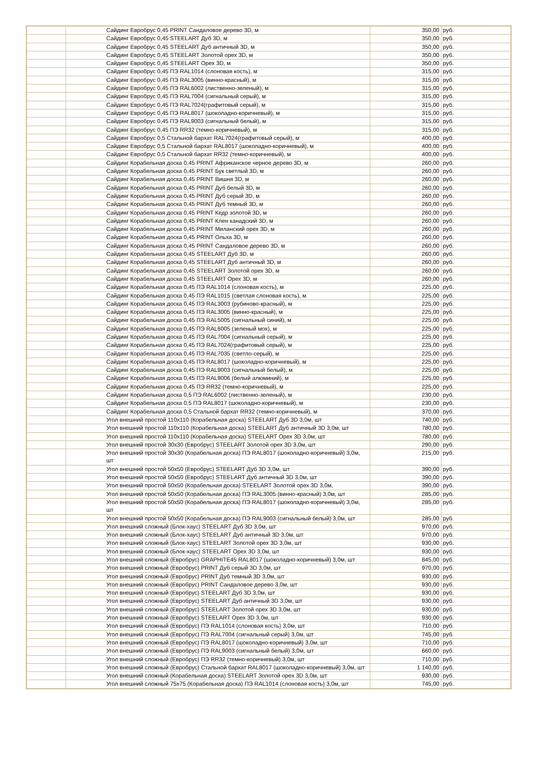| | | Сайдинг Евробрус 0,45 PRINT Сандаловое дерево 3D, м | 350,00 | руб. |
| | | Сайдинг Евробрус 0,45 STEELART Дуб 3D, м | 350,00 | руб. |
| | | Сайдинг Евробрус 0,45 STEELART Дуб античный 3D, м | 350,00 | руб. |
| | | Сайдинг Евробрус 0,45 STEELART Золотой орех 3D, м | 350,00 | руб. |
| | | Сайдинг Евробрус 0,45 STEELART Орех 3D, м | 350,00 | руб. |
| | | Сайдинг Евробрус 0,45 ПЭ RAL1014 (слоновая кость), м | 315,00 | руб. |
| | | Сайдинг Евробрус 0,45 ПЭ RAL3005 (винно-красный), м | 315,00 | руб. |
| | | Сайдинг Евробрус 0,45 ПЭ RAL6002 (лиственно-зеленый), м | 315,00 | руб. |
| | | Сайдинг Евробрус 0,45 ПЭ RAL7004 (сигнальный серый), м | 315,00 | руб. |
| | | Сайдинг Евробрус 0,45 ПЭ RAL7024(графитовый серый), м | 315,00 | руб. |
| | | Сайдинг Евробрус 0,45 ПЭ RAL8017 (шоколадно-коричневый), м | 315,00 | руб. |
| | | Сайдинг Евробрус 0,45 ПЭ RAL9003 (сигнальный белый), м | 315,00 | руб. |
| | | Сайдинг Евробрус 0,45 ПЭ RR32 (темно-коричневый), м | 315,00 | руб. |
| | | Сайдинг Евробрус 0,5 Стальной бархат RAL7024(графитовый серый), м | 400,00 | руб. |
| | | Сайдинг Евробрус 0,5 Стальной бархат RAL8017 (шоколадно-коричневый), м | 400,00 | руб. |
| | | Сайдинг Евробрус 0,5 Стальной бархат RR32 (темно-коричневый), м | 400,00 | руб. |
| | | Сайдинг Корабельная доска 0,45 PRINT Африканское черное дерево 3D, м | 260,00 | руб. |
| | | Сайдинг Корабельная доска 0,45 PRINT Бук светлый 3D, м | 260,00 | руб. |
| | | Сайдинг Корабельная доска 0,45 PRINT Вишня 3D, м | 260,00 | руб. |
| | | Сайдинг Корабельная доска 0,45 PRINT Дуб белый 3D, м | 260,00 | руб. |
| | | Сайдинг Корабельная доска 0,45 PRINT Дуб серый 3D, м | 260,00 | руб. |
| | | Сайдинг Корабельная доска 0,45 PRINT Дуб темный 3D, м | 260,00 | руб. |
| | | Сайдинг Корабельная доска 0,45 PRINT Кедр золотой 3D, м | 260,00 | руб. |
| | | Сайдинг Корабельная доска 0,45 PRINT Клен канадский 3D, м | 260,00 | руб. |
| | | Сайдинг Корабельная доска 0,45 PRINT Миланский орех 3D, м | 260,00 | руб. |
| | | Сайдинг Корабельная доска 0,45 PRINT Ольха 3D, м | 260,00 | руб. |
| | | Сайдинг Корабельная доска 0,45 PRINT Сандаловое дерево 3D, м | 260,00 | руб. |
| | | Сайдинг Корабельная доска 0,45 STEELART Дуб 3D, м | 260,00 | руб. |
| | | Сайдинг Корабельная доска 0,45 STEELART Дуб античный 3D, м | 260,00 | руб. |
| | | Сайдинг Корабельная доска 0,45 STEELART Золотой орех 3D, м | 260,00 | руб. |
| | | Сайдинг Корабельная доска 0,45 STEELART Орех 3D, м | 260,00 | руб. |
| | | Сайдинг Корабельная доска 0,45 ПЭ RAL1014 (слоновая кость), м | 225,00 | руб. |
| | | Сайдинг Корабельная доска 0,45 ПЭ RAL1015 (светлая слоновая кость), м | 225,00 | руб. |
| | | Сайдинг Корабельная доска 0,45 ПЭ RAL3003 (рубиново-красный), м | 225,00 | руб. |
| | | Сайдинг Корабельная доска 0,45 ПЭ RAL3005 (винно-красный), м | 225,00 | руб. |
| | | Сайдинг Корабельная доска 0,45 ПЭ RAL5005 (сигнальный синий), м | 225,00 | руб. |
| | | Сайдинг Корабельная доска 0,45 ПЭ RAL6005 (зеленый мох), м | 225,00 | руб. |
| | | Сайдинг Корабельная доска 0,45 ПЭ RAL7004 (сигнальный серый), м | 225,00 | руб. |
| | | Сайдинг Корабельная доска 0,45 ПЭ RAL7024(графитовый серый), м | 225,00 | руб. |
| | | Сайдинг Корабельная доска 0,45 ПЭ RAL7035 (светло-серый), м | 225,00 | руб. |
| | | Сайдинг Корабельная доска 0,45 ПЭ RAL8017 (шоколадно-коричневый), м | 225,00 | руб. |
| | | Сайдинг Корабельная доска 0,45 ПЭ RAL9003 (сигнальный белый), м | 225,00 | руб. |
| | | Сайдинг Корабельная доска 0,45 ПЭ RAL9006 (белый алюминий), м | 225,00 | руб. |
| | | Сайдинг Корабельная доска 0,45 ПЭ RR32 (темно-коричневый), м | 225,00 | руб. |
| | | Сайдинг Корабельная доска 0,5 ПЭ RAL6002 (лиственно-зеленый), м | 230,00 | руб. |
| | | Сайдинг Корабельная доска 0,5 ПЭ RAL8017 (шоколадно-коричневый), м | 230,00 | руб. |
| | | Сайдинг Корабельная доска 0,5 Стальной бархат RR32 (темно-коричневый), м | 370,00 | руб. |
| | | Угол внешний простой 110х110 (Корабельная доска) STEELART Дуб 3D 3,0м, шт | 740,00 | руб. |
| | | Угол внешний простой 110х110 (Корабельная доска) STEELART Дуб античный 3D 3,0м, шт | 780,00 | руб. |
| | | Угол внешний простой 110х110 (Корабельная доска) STEELART Орех 3D 3,0м, шт | 780,00 | руб. |
| | | Угол внешний простой 30х30 (Евробрус) STEELART Золотой орех 3D 3,0м, шт | 290,00 | руб. |
| | | Угол внешний простой 30х30 (Корабельная доска) ПЭ RAL8017 (шоколадно-коричневый) 3,0м, шт | 215,00 | руб. |
| | | Угол внешний простой 50х50 (Евробрус) STEELART Дуб 3D 3,0м, шт | 390,00 | руб. |
| | | Угол внешний простой 50х50 (Евробрус) STEELART Дуб античный 3D 3,0м, шт | 390,00 | руб. |
| | | Угол внешний простой 50х50 (Корабельная доска) STEELART Золотой орех 3D 3,0м, | 390,00 | руб. |
| | | Угол внешний простой 50х50 (Корабельная доска) ПЭ RAL3005 (винно-красный) 3,0м, шт | 285,00 | руб. |
| | | Угол внешний простой 50х50 (Корабельная доска) ПЭ RAL8017 (шоколадно-коричневый) 3,0м, шт | 285,00 | руб. |
| | | Угол внешний простой 50х50 (Корабельная доска) ПЭ RAL9003 (сигнальный белый) 3,0м, шт | 285,00 | руб. |
| | | Угол внешний сложный (Блок-хаус) STEELART Дуб 3D 3,0м, шт | 970,00 | руб. |
| | | Угол внешний сложный (Блок-хаус) STEELART Дуб античный 3D 3,0м, шт | 970,00 | руб. |
| | | Угол внешний сложный (Блок-хаус) STEELART Золотой орех 3D 3,0м, шт | 930,00 | руб. |
| | | Угол внешний сложный (Блок-хаус) STEELART Орех 3D 3,0м, шт | 930,00 | руб. |
| | | Угол внешний сложный (Евробрус) GRAPHITE45 RAL8017 (шоколадно-коричневый) 3,0м, шт | 845,00 | руб. |
| | | Угол внешний сложный (Евробрус) PRINT Дуб серый 3D 3,0м, шт | 970,00 | руб. |
| | | Угол внешний сложный (Евробрус) PRINT Дуб темный 3D 3,0м, шт | 930,00 | руб. |
| | | Угол внешний сложный (Евробрус) PRINT Сандаловое дерево 3,0м, шт | 930,00 | руб. |
| | | Угол внешний сложный (Евробрус) STEELART Дуб 3D 3,0м, шт | 930,00 | руб. |
| | | Угол внешний сложный (Евробрус) STEELART Дуб античный 3D 3,0м, шт | 930,00 | руб. |
| | | Угол внешний сложный (Евробрус) STEELART Золотой орех 3D 3,0м, шт | 930,00 | руб. |
| | | Угол внешний сложный (Евробрус) STEELART Орех 3D 3,0м, шт | 930,00 | руб. |
| | | Угол внешний сложный (Евробрус) ПЭ RAL1014 (слоновая кость) 3,0м, шт | 710,00 | руб. |
| | | Угол внешний сложный (Евробрус) ПЭ RAL7004 (сигнальный серый) 3,0м, шт | 745,00 | руб. |
| | | Угол внешний сложный (Евробрус) ПЭ RAL8017 (шоколадно-коричневый) 3,0м, шт | 710,00 | руб. |
| | | Угол внешний сложный (Евробрус) ПЭ RAL9003 (сигнальный белый) 3,0м, шт | 660,00 | руб. |
| | | Угол внешний сложный (Евробрус) ПЭ RR32 (темно-коричневый) 3,0м, шт | 710,00 | руб. |
| | | Угол внешний сложный (Евробрус) Стальной бархат RAL8017 (шоколадно-коричневый) 3,0м, шт | 1 140,00 | руб. |
| | | Угол внешний сложный (Корабельная доска) STEELART Золотой орех 3D 3,0м, шт | 930,00 | руб. |
| | | Угол внешний сложный 75х75 (Корабельная доска) ПЭ RAL1014 (слоновая кость) 3,0м, шт | 745,00 | руб. |